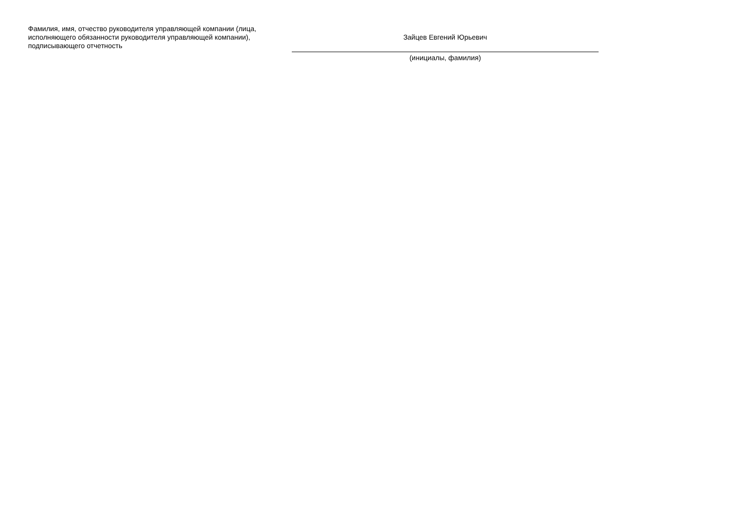Фамилия, имя, отчество руководителя управляющей компании (лица, исполняющего обязанности руководителя управляющей компании), подписывающего отчетность
Зайцев Евгений Юрьевич
(инициалы, фамилия)